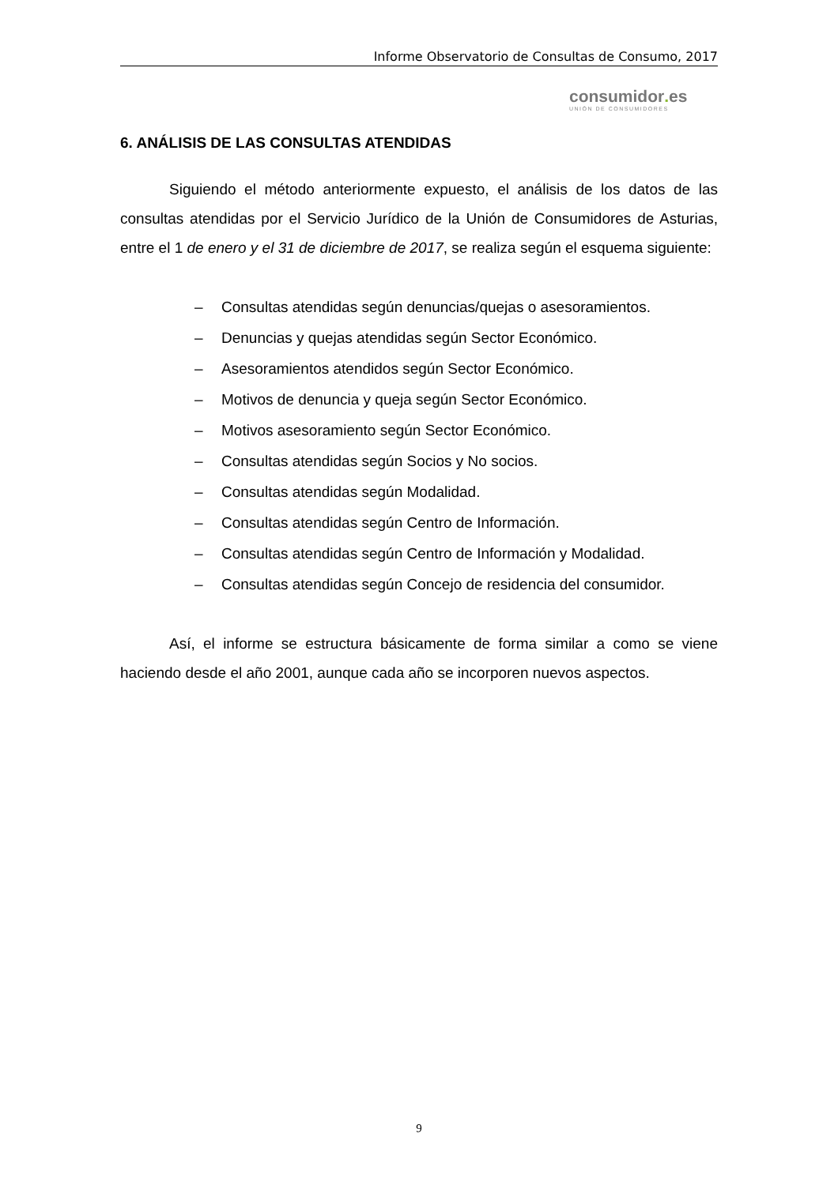Informe Observatorio de Consultas de Consumo, 2017
consumidor. es
UNIÓN DE CONSUMIDORES
6. ANÁLISIS DE LAS CONSULTAS ATENDIDAS
Siguiendo el método anteriormente expuesto, el análisis de los datos de las consultas atendidas por el Servicio Jurídico de la Unión de Consumidores de Asturias, entre el 1 de enero y el 31 de diciembre de 2017, se realiza según el esquema siguiente:
– Consultas atendidas según denuncias/quejas o asesoramientos.
– Denuncias y quejas atendidas según Sector Económico.
– Asesoramientos atendidos según Sector Económico.
– Motivos de denuncia y queja según Sector Económico.
– Motivos asesoramiento según Sector Económico.
– Consultas atendidas según Socios y No socios.
– Consultas atendidas según Modalidad.
– Consultas atendidas según Centro de Información.
– Consultas atendidas según Centro de Información y Modalidad.
– Consultas atendidas según Concejo de residencia del consumidor.
Así, el informe se estructura básicamente de forma similar a como se viene haciendo desde el año 2001, aunque cada año se incorporen nuevos aspectos.
9